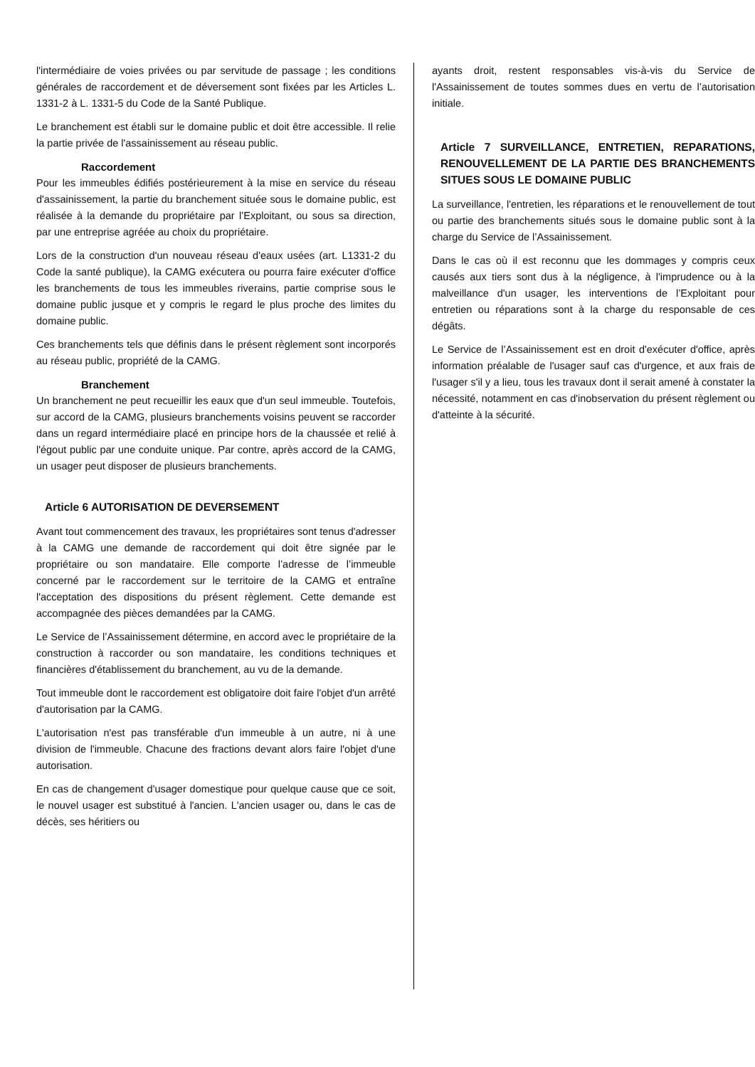l'intermédiaire de voies privées ou par servitude de passage ; les conditions générales de raccordement et de déversement sont fixées par les Articles L. 1331-2 à L. 1331-5 du Code de la Santé Publique.
Le branchement est établi sur le domaine public et doit être accessible. Il relie la partie privée de l'assainissement au réseau public.
Raccordement
Pour les immeubles édifiés postérieurement à la mise en service du réseau d'assainissement, la partie du branchement située sous le domaine public, est réalisée à la demande du propriétaire par l’Exploitant, ou sous sa direction, par une entreprise agréée au choix du propriétaire.
Lors de la construction d'un nouveau réseau d'eaux usées (art. L1331-2 du Code la santé publique), la CAMG exécutera ou pourra faire exécuter d'office les branchements de tous les immeubles riverains, partie comprise sous le domaine public jusque et y compris le regard le plus proche des limites du domaine public.
Ces branchements tels que définis dans le présent règlement sont incorporés au réseau public, propriété de la CAMG.
Branchement
Un branchement ne peut recueillir les eaux que d'un seul immeuble. Toutefois, sur accord de la CAMG, plusieurs branchements voisins peuvent se raccorder dans un regard intermédiaire placé en principe hors de la chaussée et relié à l'égout public par une conduite unique. Par contre, après accord de la CAMG, un usager peut disposer de plusieurs branchements.
Article 6 AUTORISATION DE DEVERSEMENT
Avant tout commencement des travaux, les propriétaires sont tenus d'adresser à la CAMG une demande de raccordement qui doit être signée par le propriétaire ou son mandataire. Elle comporte l’adresse de l’immeuble concerné par le raccordement sur le territoire de la CAMG et entraîne l'acceptation des dispositions du présent règlement. Cette demande est accompagnée des pièces demandées par la CAMG.
Le Service de l’Assainissement détermine, en accord avec le propriétaire de la construction à raccorder ou son mandataire, les conditions techniques et financières d'établissement du branchement, au vu de la demande.
Tout immeuble dont le raccordement est obligatoire doit faire l'objet d'un arrêté d'autorisation par la CAMG.
L'autorisation n'est pas transférable d'un immeuble à un autre, ni à une division de l'immeuble. Chacune des fractions devant alors faire l'objet d'une autorisation.
En cas de changement d'usager domestique pour quelque cause que ce soit, le nouvel usager est substitué à l'ancien. L'ancien usager ou, dans le cas de décès, ses héritiers ou
ayants droit, restent responsables vis-à-vis du Service de l'Assainissement de toutes sommes dues en vertu de l’autorisation initiale.
Article 7 SURVEILLANCE, ENTRETIEN, REPARATIONS, RENOUVELLEMENT DE LA PARTIE DES BRANCHEMENTS SITUES SOUS LE DOMAINE PUBLIC
La surveillance, l'entretien, les réparations et le renouvellement de tout ou partie des branchements situés sous le domaine public sont à la charge du Service de l’Assainissement.
Dans le cas où il est reconnu que les dommages y compris ceux causés aux tiers sont dus à la négligence, à l'imprudence ou à la malveillance d'un usager, les interventions de l’Exploitant pour entretien ou réparations sont à la charge du responsable de ces dégâts.
Le Service de l’Assainissement est en droit d'exécuter d'office, après information préalable de l'usager sauf cas d'urgence, et aux frais de l'usager s'il y a lieu, tous les travaux dont il serait amené à constater la nécessité, notamment en cas d'inobservation du présent règlement ou d'atteinte à la sécurité.